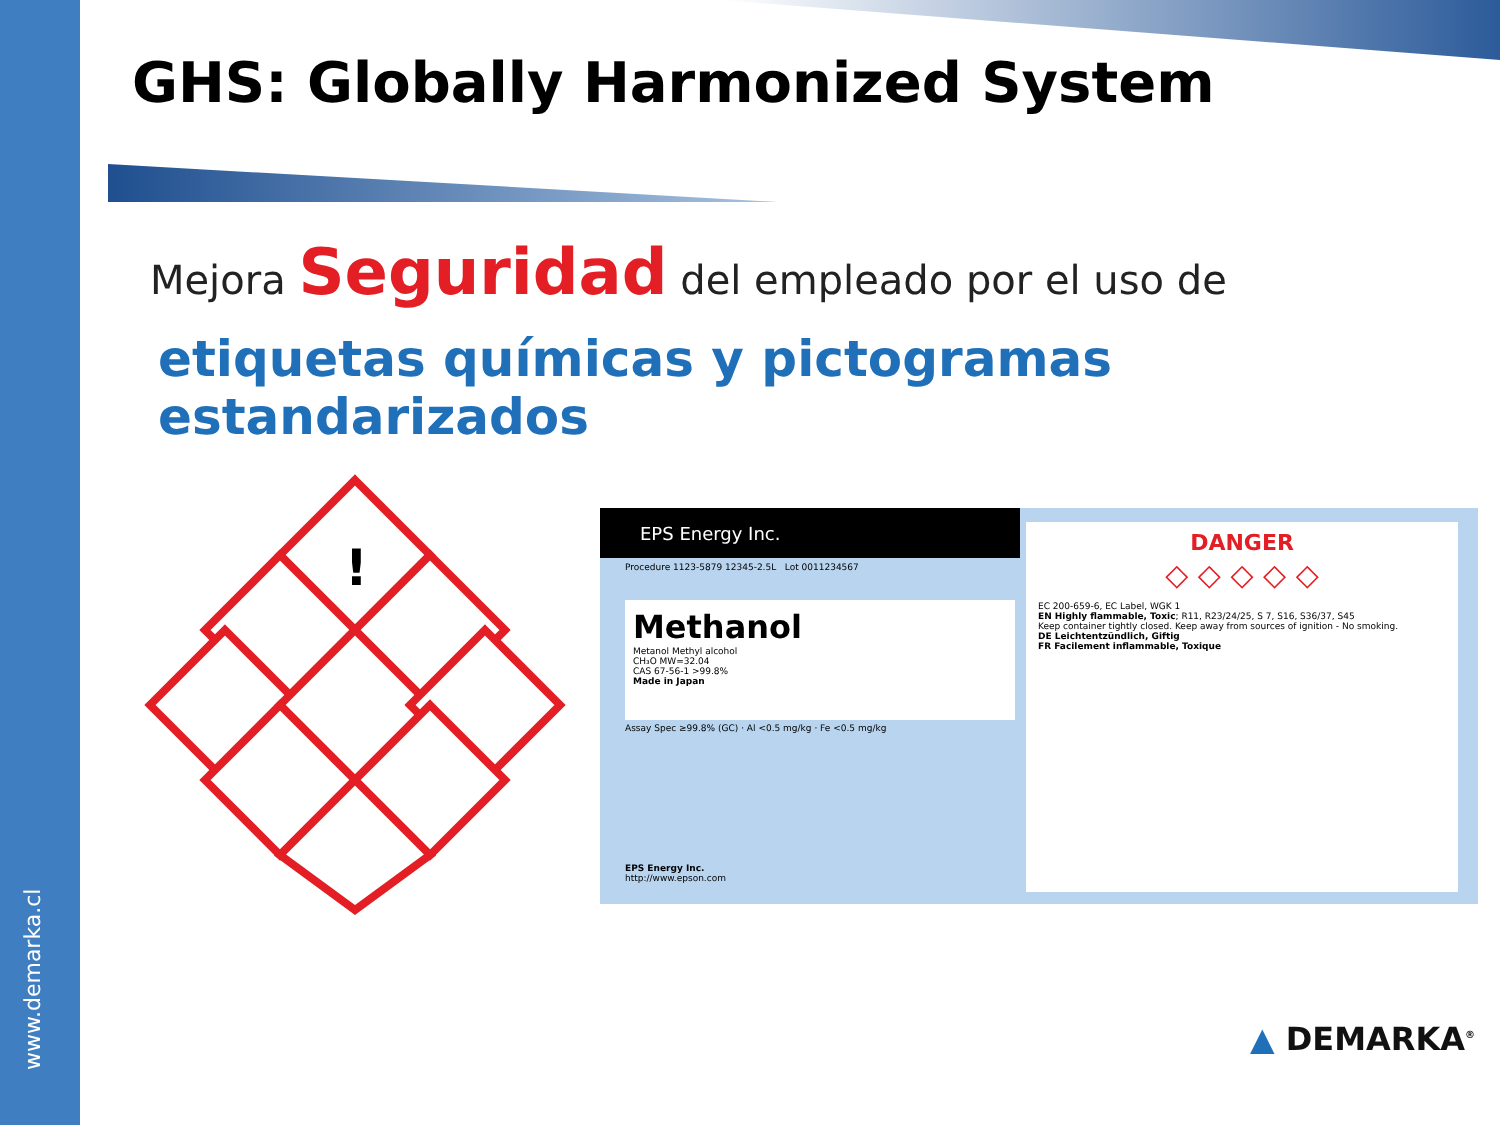www.demarka.cl
GHS: Globally Harmonized System
Mejora Seguridad del empleado por el uso de
etiquetas químicas y pictogramas estandarizados
!
EPS Energy Inc.
Procedure 1123-5879 12345-2.5L Lot 0011234567
Methanol
Metanol Methyl alcohol
CH₃O MW=32.04
CAS 67-56-1 >99.8%
Made in Japan
Assay Spec ≥99.8% (GC) · Al <0.5 mg/kg · Fe <0.5 mg/kg
EPS Energy Inc.
http://www.epson.com
DANGER
◇ ◇ ◇ ◇ ◇
EC 200-659-6, EC Label, WGK 1
EN Highly flammable, Toxic; R11, R23/24/25, S 7, S16, S36/37, S45
Keep container tightly closed. Keep away from sources of ignition - No smoking.
DE Leichtentzündlich, Giftig
FR Facilement inflammable, Toxique
▲ DEMARKA<sup>®</sup>